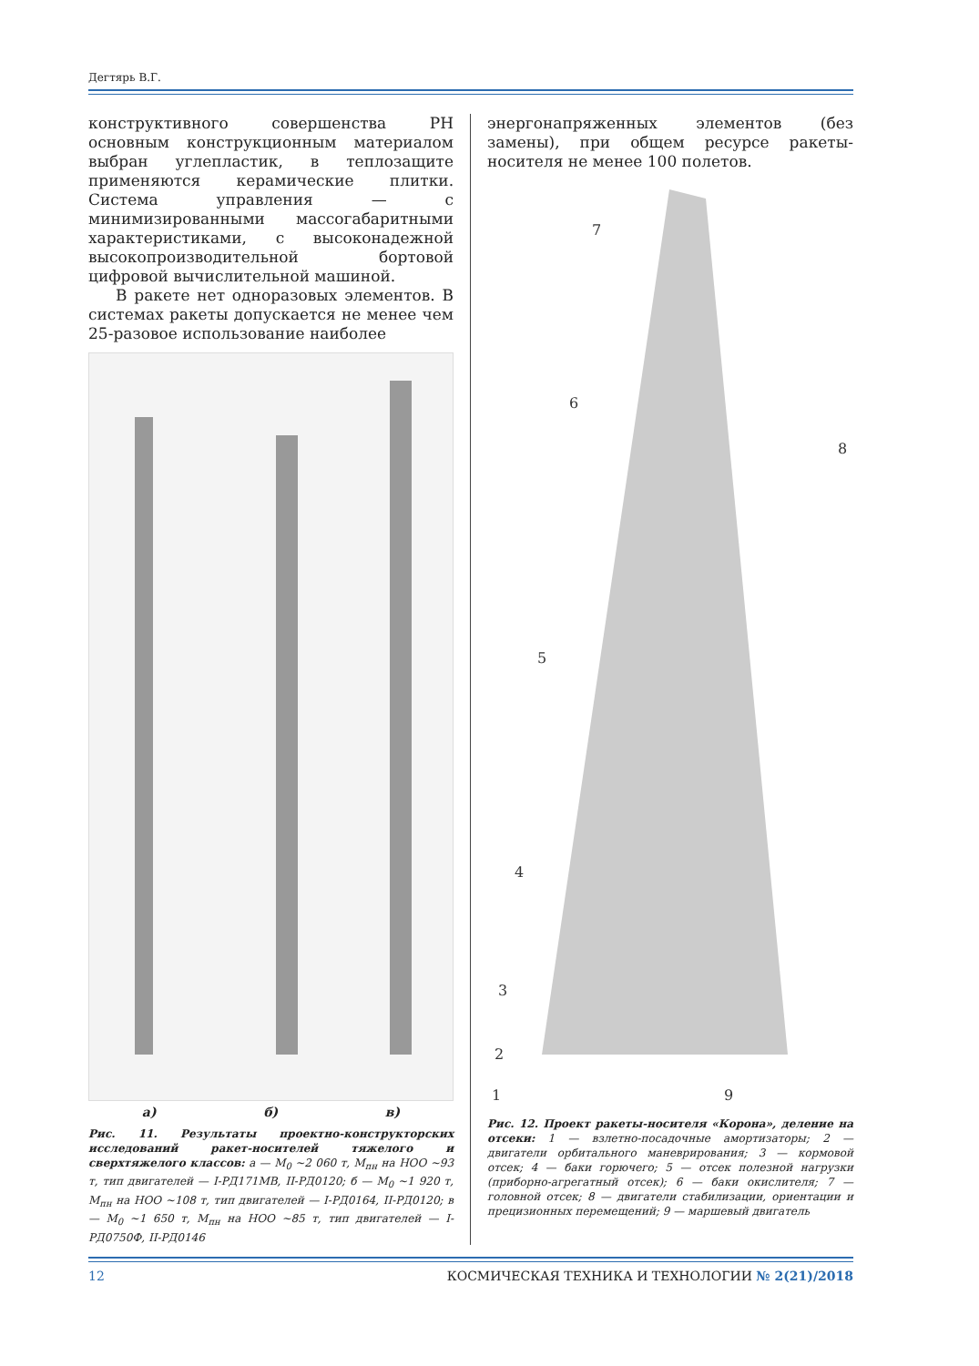Дегтярь В.Г.
конструктивного совершенства РН основным конструкционным материалом выбран углепластик, в теплозащите применяются керамические плитки. Система управления — с минимизированными массогабаритными характеристиками, с высоконадежной высокопроизводительной бортовой цифровой вычислительной машиной.
В ракете нет одноразовых элементов. В системах ракеты допускается не менее чем 25-разовое использование наиболее
а) б) в)
Рис. 11. Результаты проектно-конструкторских исследований ракет-носителей тяжелого и сверхтяжелого классов: а — M<sub>0</sub> ~2 060 т, M<sub>пн</sub> на НОО ~93 т, тип двигателей — I-РД171МВ, II-РД0120; б — M<sub>0</sub> ~1 920 т, M<sub>пн</sub> на НОО ~108 т, тип двигателей — I-РД0164, II-РД0120; в — M<sub>0</sub> ~1 650 т, M<sub>пн</sub> на НОО ~85 т, тип двигателей — I-РД0750Ф, II-РД0146
энергонапряженных элементов (без замены), при общем ресурсе ракеты-носителя не менее 100 полетов.
7
6
5
4
3
2
1
8
9
Рис. 12. Проект ракеты-носителя «Корона», деление на отсеки: 1 — взлетно-посадочные амортизаторы; 2 — двигатели орбитального маневрирования; 3 — кормовой отсек; 4 — баки горючего; 5 — отсек полезной нагрузки (приборно-агрегатный отсек); 6 — баки окислителя; 7 — головной отсек; 8 — двигатели стабилизации, ориентации и прецизионных перемещений; 9 — маршевый двигатель
12 КОСМИЧЕСКАЯ ТЕХНИКА И ТЕХНОЛОГИИ № 2(21)/2018